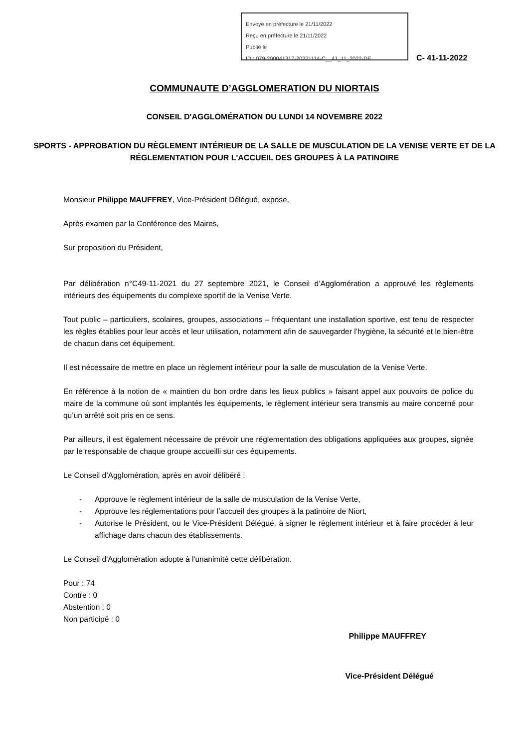Envoyé en préfecture le 21/11/2022
Reçu en préfecture le 21/11/2022
Publié le
ID : 079-200041317-20221114-C__41_11_2022-DE
C- 41-11-2022
COMMUNAUTE D’AGGLOMERATION DU NIORTAIS
CONSEIL D'AGGLOMÉRATION DU LUNDI 14 NOVEMBRE 2022
SPORTS - APPROBATION DU RÈGLEMENT INTÉRIEUR DE LA SALLE DE MUSCULATION DE LA VENISE VERTE ET DE LA RÉGLEMENTATION POUR L'ACCUEIL DES GROUPES À LA PATINOIRE
Monsieur Philippe MAUFFREY, Vice-Président Délégué, expose,
Après examen par la Conférence des Maires,
Sur proposition du Président,
Par délibération n°C49-11-2021 du 27 septembre 2021, le Conseil d’Agglomération a approuvé les règlements intérieurs des équipements du complexe sportif de la Venise Verte.
Tout public – particuliers, scolaires, groupes, associations – fréquentant une installation sportive, est tenu de respecter les règles établies pour leur accès et leur utilisation, notamment afin de sauvegarder l’hygiène, la sécurité et le bien-être de chacun dans cet équipement.
Il est nécessaire de mettre en place un règlement intérieur pour la salle de musculation de la Venise Verte.
En référence à la notion de « maintien du bon ordre dans les lieux publics » faisant appel aux pouvoirs de police du maire de la commune où sont implantés les équipements, le règlement intérieur sera transmis au maire concerné pour qu’un arrêté soit pris en ce sens.
Par ailleurs, il est également nécessaire de prévoir une réglementation des obligations appliquées aux groupes, signée par le responsable de chaque groupe accueilli sur ces équipements.
Le Conseil d’Agglomération, après en avoir délibéré :
- Approuve le règlement intérieur de la salle de musculation de la Venise Verte,
- Approuve les réglementations pour l’accueil des groupes à la patinoire de Niort,
- Autorise le Président, ou le Vice-Président Délégué, à signer le règlement intérieur et à faire procéder à leur affichage dans chacun des établissements.
Le Conseil d'Agglomération adopte à l'unanimité cette délibération.
Pour : 74
Contre : 0
Abstention : 0
Non participé : 0
Philippe MAUFFREY
Vice-Président Délégué